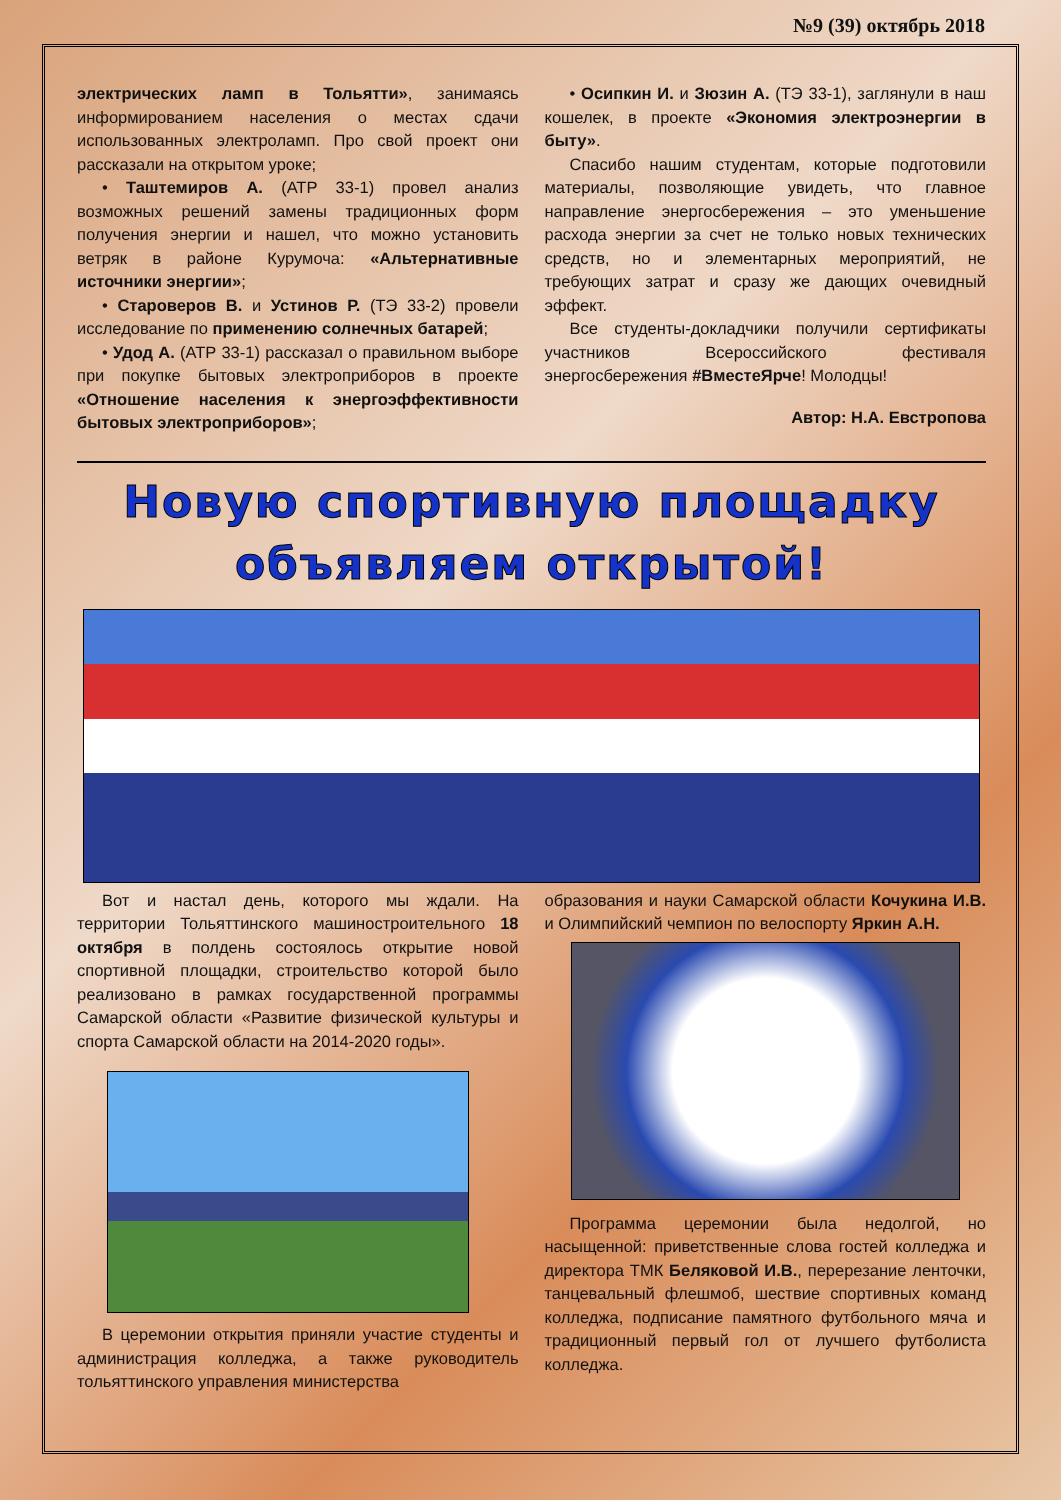№9 (39) октябрь 2018
электрических ламп в Тольятти», занимаясь информированием населения о местах сдачи использованных электроламп. Про свой проект они рассказали на открытом уроке;
• Таштемиров А. (АТР 33-1) провел анализ возможных решений замены традиционных форм получения энергии и нашел, что можно установить ветряк в районе Курумоча: «Альтернативные источники энергии»;
• Староверов В. и Устинов Р. (ТЭ 33-2) провели исследование по применению солнечных батарей;
• Удод А. (АТР 33-1) рассказал о правильном выборе при покупке бытовых электроприборов в проекте «Отношение населения к энергоэффективности бытовых электроприборов»;
• Осипкин И. и Зюзин А. (ТЭ 33-1), заглянули в наш кошелек, в проекте «Экономия электроэнергии в быту».
Спасибо нашим студентам, которые подготовили материалы, позволяющие увидеть, что главное направление энергосбережения – это уменьшение расхода энергии за счет не только новых технических средств, но и элементарных мероприятий, не требующих затрат и сразу же дающих очевидный эффект.
Все студенты-докладчики получили сертификаты участников Всероссийского фестиваля энергосбережения #ВместеЯрче! Молодцы!
Автор: Н.А. Евстропова
Новую спортивную площадку объявляем открытой!
Вот и настал день, которого мы ждали. На территории Тольяттинского машиностроительного 18 октября в полдень состоялось открытие новой спортивной площадки, строительство которой было реализовано в рамках государственной программы Самарской области «Развитие физической культуры и спорта Самарской области на 2014-2020 годы».
В церемонии открытия приняли участие студенты и администрация колледжа, а также руководитель тольяттинского управления министерства
образования и науки Самарской области Кочукина И.В. и Олимпийский чемпион по велоспорту Яркин А.Н.
Программа церемонии была недолгой, но насыщенной: приветственные слова гостей колледжа и директора ТМК Беляковой И.В., перерезание ленточки, танцевальный флешмоб, шествие спортивных команд колледжа, подписание памятного футбольного мяча и традиционный первый гол от лучшего футболиста колледжа.